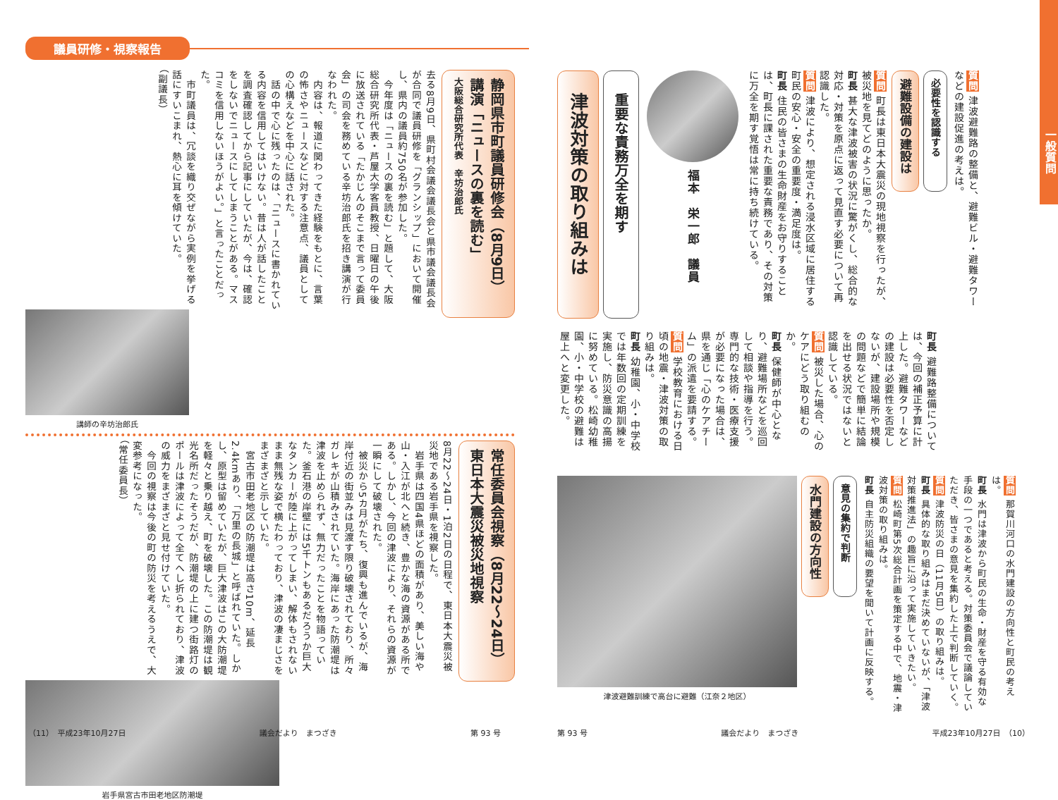一般質問
津波対策の取り組みは
重要な責務万全を期す
福本　栄一郎　議員
質問 町長は東日本大震災の現地視察を行ったが、被災地を見てどのように思ったか。
町長 甚大な津波被害の状況に驚がくし、総合的な対応・対策を原点に返って見直す必要について再認識した。
質問 津波により、想定される浸水区域に居住する町民の安心・安全の重要度・満足度は。
町長 住民の皆さまの生命財産をお守りすることは、町長に課された重要な責務であり、その対策に万全を期す覚悟は常に持ち続けている。
避難設備の建設は
必要性を認識する
質問 津波避難路の整備と、避難ビル・避難タワーなどの建設促進の考えは。
町長 避難路整備については、今回の補正予算に計上した。避難タワーなどの建設は必要性を否定しないが、建設場所や規模の問題などで簡単に結論を出せる状況ではないと認識している。
質問 被災した場合、心のケアにどう取り組むのか。
町長 保健師が中心となり、避難場所などを巡回して相談や指導を行う。専門的な技術・医療支援が必要になった場合は、県を通じ「心のケアチーム」の派遣を要請する。
質問 学校教育における日頃の地震・津波対策の取り組みは。
町長 幼稚園、小・中学校では年数回の定期訓練を実施し、防災意識の高揚に努めている。松崎幼稚園、小・中学校の避難は屋上へと変更した。
津波避難訓練で高台に避難（江奈２地区）
水門建設の方向性
意見の集約で判断
質問 那賀川河口の水門建設の方向性と町民の考えは。
町長 水門は津波から町民の生命・財産を守る有効な手段の一つであると考える。対策委員会で議論していただき、皆さまの意見を集約した上で判断していく。
質問 津波防災の日（11月5日）の取り組みは。
町長 具体的な取り組みはまだ決めていないが、「津波対策推進法」の趣旨に沿って実施していきたい。
質問 松崎町第5次総合計画を策定する中で、地震・津波対策の取り組みは。
町長 自主防災組織の要望を聞いて計画に反映する。
第 93 号 議会だより　まつざき 平成23年10月27日　（10）
議員研修・視察報告
静岡県市町議員研修会（8月9日）
講演「ニュースの裏を読む」
大阪総合研究所代表　辛坊治郎氏
去る8月9日、県町村会議会議長会と県市議会議長会が合同で議員研修を「グランシップ」において開催し、県内の議員約750名が参加した。
　今年度は「ニュースの裏を読む」と題して、大阪総合研究所代表・芦屋大学客員教授、日曜日の午後に放送されている「たかじんのそこまで言って委員会」の司会を務めている辛坊治郎氏を招き講演が行なわれた。
　内容は、報道に関わってきた経験をもとに、言葉の怖さやニュースなどに対する注意点、議員としての心構えなどを中心に話された。
　話の中で心に残ったのは、「ニュースに書かれている内容を信用してはいけない。昔は人が話したことを調査確認してから記事にしていたが、今は、確認をしないでニュースにしてしまうことがある。マスコミを信用しないほうがよい。」と言ったことだった。
　市町議員は、冗談を織り交ぜながら実例を挙げる話にすいこまれ、熱心に耳を傾けていた。
（副議長）
講師の辛坊治郎氏
常任委員会視察（8月22～24日）
東日本大震災被災地視察
8月22～24日・1泊2日の日程で、東日本大震災被災地である岩手県を視察した。
　岩手県は四国4県ほどの面積があり、美しい海や山・入江が北へと続き、豊かな海の資源がある所である。しかし、今回の津波により、それらの資源が一瞬にして破壊された。
　被災から5カ月がたち、復興も進んでいるが、海岸付近の街並みは見渡す限り破壊されており、所々ガレキが山積みされていた。海岸にあった防潮堤は津波を止められず、無力だったことを物語っていた。釜石港の岸壁には5千トンもあるだろうか巨大なタンカーが陸に上がってしまい、解体もされないまま無残な姿で横たわっており、津波の凄まじさをまざまざと示していた。
　宮古市田老地区の防潮堤は高さ10m、延長2.4kmあり、「万里の長城」と呼ばれていた。しかし、原型は留めていたが、巨大津波はこの大防潮堤を軽々と乗り越え、町を破壊した。この防潮堤は観光名所だったそうだが、防潮堤の上に建つ街路灯のポールは津波によって全てへし折られており、津波の威力をまざまざと見せ付けていた。
　今回の視察は今後の町の防災を考えるうえで、大変参考になった。
（常任委員長）
岩手県宮古市田老地区防潮堤
（11）　平成23年10月27日 議会だより　まつざき 第 93 号